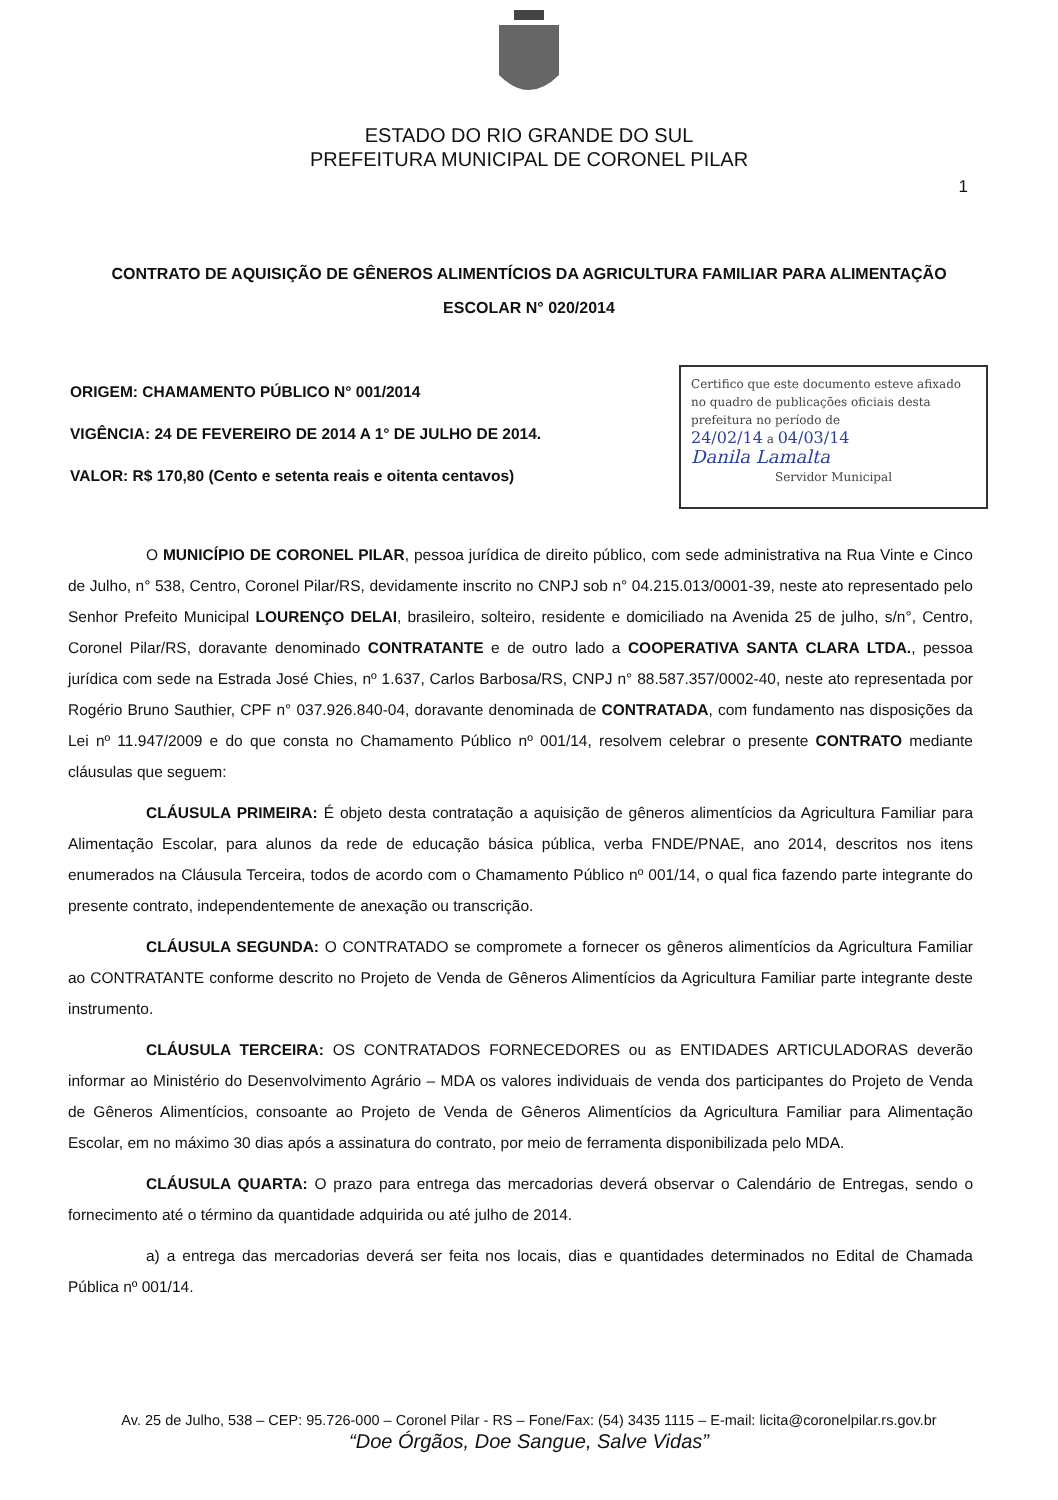ESTADO DO RIO GRANDE DO SUL
PREFEITURA MUNICIPAL DE CORONEL PILAR
1
CONTRATO DE AQUISIÇÃO DE GÊNEROS ALIMENTÍCIOS DA AGRICULTURA FAMILIAR PARA ALIMENTAÇÃO ESCOLAR N° 020/2014
ORIGEM: CHAMAMENTO PÚBLICO N° 001/2014
VIGÊNCIA: 24 DE FEVEREIRO DE 2014 A 1° DE JULHO DE 2014.
VALOR: R$ 170,80 (Cento e setenta reais e oitenta centavos)
Certifico que este documento esteve afixado no quadro de publicações oficiais desta prefeitura no período de
24/02/14 a 04/03/14
Danila Lamalta
Servidor Municipal
O MUNICÍPIO DE CORONEL PILAR, pessoa jurídica de direito público, com sede administrativa na Rua Vinte e Cinco de Julho, n° 538, Centro, Coronel Pilar/RS, devidamente inscrito no CNPJ sob n° 04.215.013/0001-39, neste ato representado pelo Senhor Prefeito Municipal LOURENÇO DELAI, brasileiro, solteiro, residente e domiciliado na Avenida 25 de julho, s/n°, Centro, Coronel Pilar/RS, doravante denominado CONTRATANTE e de outro lado a COOPERATIVA SANTA CLARA LTDA., pessoa jurídica com sede na Estrada José Chies, nº 1.637, Carlos Barbosa/RS, CNPJ n° 88.587.357/0002-40, neste ato representada por Rogério Bruno Sauthier, CPF n° 037.926.840-04, doravante denominada de CONTRATADA, com fundamento nas disposições da Lei nº 11.947/2009 e do que consta no Chamamento Público nº 001/14, resolvem celebrar o presente CONTRATO mediante cláusulas que seguem:
CLÁUSULA PRIMEIRA: É objeto desta contratação a aquisição de gêneros alimentícios da Agricultura Familiar para Alimentação Escolar, para alunos da rede de educação básica pública, verba FNDE/PNAE, ano 2014, descritos nos itens enumerados na Cláusula Terceira, todos de acordo com o Chamamento Público nº 001/14, o qual fica fazendo parte integrante do presente contrato, independentemente de anexação ou transcrição.
CLÁUSULA SEGUNDA: O CONTRATADO se compromete a fornecer os gêneros alimentícios da Agricultura Familiar ao CONTRATANTE conforme descrito no Projeto de Venda de Gêneros Alimentícios da Agricultura Familiar parte integrante deste instrumento.
CLÁUSULA TERCEIRA: OS CONTRATADOS FORNECEDORES ou as ENTIDADES ARTICULADORAS deverão informar ao Ministério do Desenvolvimento Agrário – MDA os valores individuais de venda dos participantes do Projeto de Venda de Gêneros Alimentícios, consoante ao Projeto de Venda de Gêneros Alimentícios da Agricultura Familiar para Alimentação Escolar, em no máximo 30 dias após a assinatura do contrato, por meio de ferramenta disponibilizada pelo MDA.
CLÁUSULA QUARTA: O prazo para entrega das mercadorias deverá observar o Calendário de Entregas, sendo o fornecimento até o término da quantidade adquirida ou até julho de 2014.
a) a entrega das mercadorias deverá ser feita nos locais, dias e quantidades determinados no Edital de Chamada Pública nº 001/14.
Av. 25 de Julho, 538 – CEP: 95.726-000 – Coronel Pilar - RS – Fone/Fax: (54) 3435 1115 – E-mail: licita@coronelpilar.rs.gov.br
“Doe Órgãos, Doe Sangue, Salve Vidas”